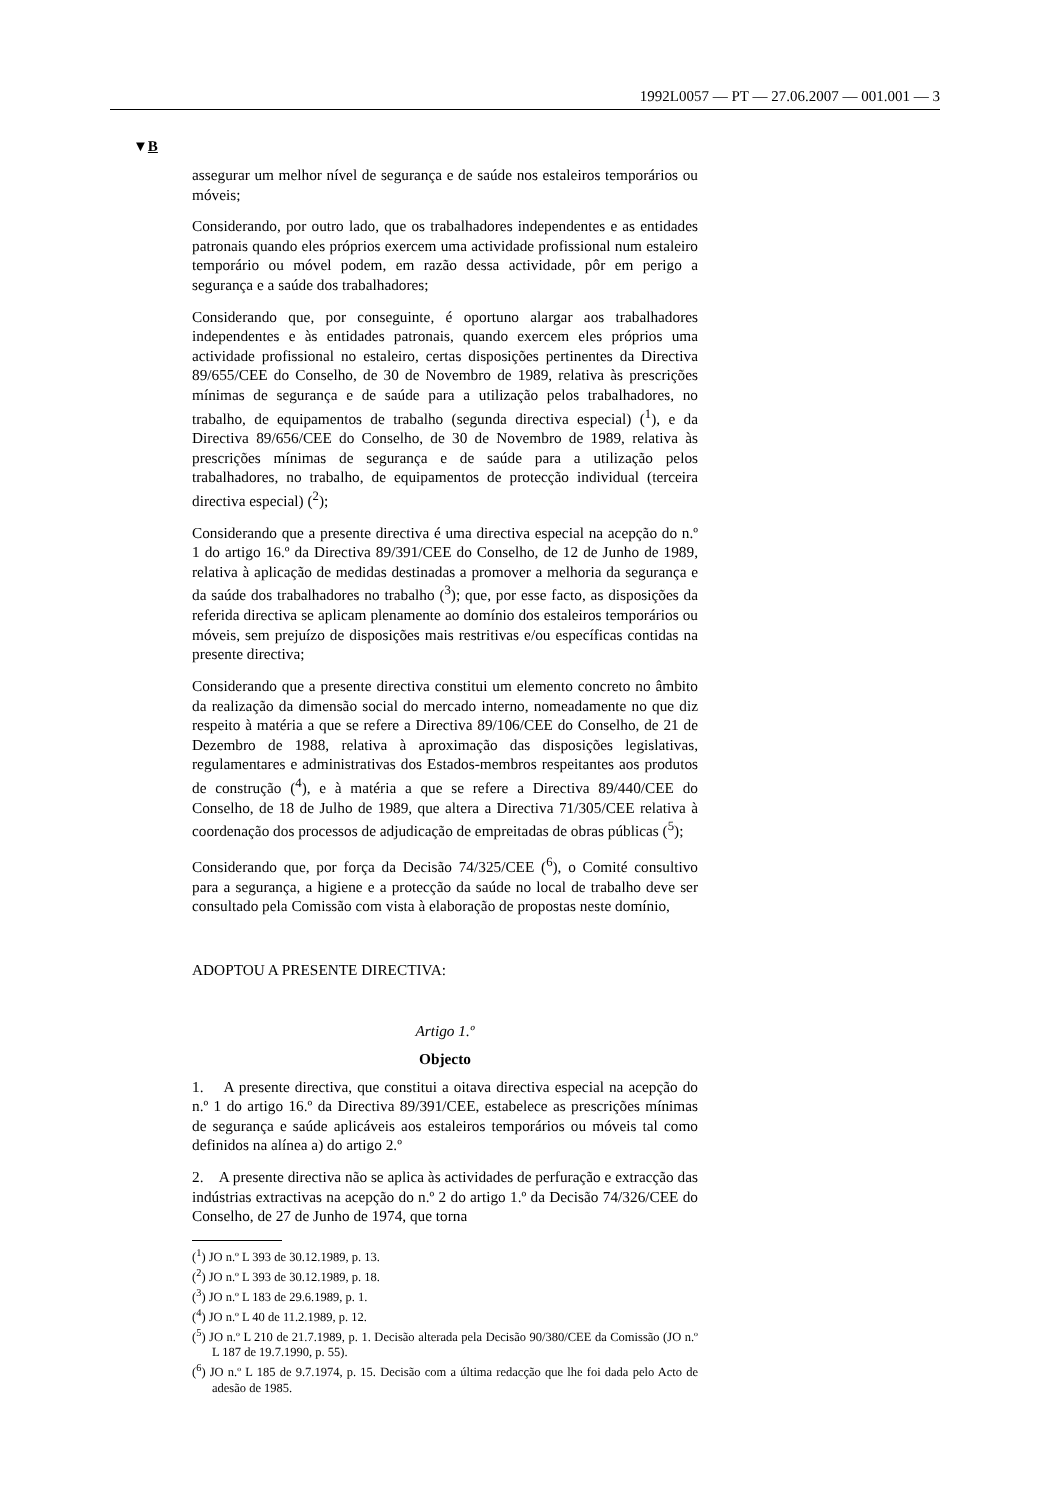1992L0057 — PT — 27.06.2007 — 001.001 — 3
▼B
assegurar um melhor nível de segurança e de saúde nos estaleiros temporários ou móveis;
Considerando, por outro lado, que os trabalhadores independentes e as entidades patronais quando eles próprios exercem uma actividade profissional num estaleiro temporário ou móvel podem, em razão dessa actividade, pôr em perigo a segurança e a saúde dos trabalhadores;
Considerando que, por conseguinte, é oportuno alargar aos trabalhadores independentes e às entidades patronais, quando exercem eles próprios uma actividade profissional no estaleiro, certas disposições pertinentes da Directiva 89/655/CEE do Conselho, de 30 de Novembro de 1989, relativa às prescrições mínimas de segurança e de saúde para a utilização pelos trabalhadores, no trabalho, de equipamentos de trabalho (segunda directiva especial) (<sup>1</sup>), e da Directiva 89/656/CEE do Conselho, de 30 de Novembro de 1989, relativa às prescrições mínimas de segurança e de saúde para a utilização pelos trabalhadores, no trabalho, de equipamentos de protecção individual (terceira directiva especial) (<sup>2</sup>);
Considerando que a presente directiva é uma directiva especial na acepção do n.º 1 do artigo 16.º da Directiva 89/391/CEE do Conselho, de 12 de Junho de 1989, relativa à aplicação de medidas destinadas a promover a melhoria da segurança e da saúde dos trabalhadores no trabalho (<sup>3</sup>); que, por esse facto, as disposições da referida directiva se aplicam plenamente ao domínio dos estaleiros temporários ou móveis, sem prejuízo de disposições mais restritivas e/ou específicas contidas na presente directiva;
Considerando que a presente directiva constitui um elemento concreto no âmbito da realização da dimensão social do mercado interno, nomeadamente no que diz respeito à matéria a que se refere a Directiva 89/106/CEE do Conselho, de 21 de Dezembro de 1988, relativa à aproximação das disposições legislativas, regulamentares e administrativas dos Estados-membros respeitantes aos produtos de construção (<sup>4</sup>), e à matéria a que se refere a Directiva 89/440/CEE do Conselho, de 18 de Julho de 1989, que altera a Directiva 71/305/CEE relativa à coordenação dos processos de adjudicação de empreitadas de obras públicas (<sup>5</sup>);
Considerando que, por força da Decisão 74/325/CEE (<sup>6</sup>), o Comité consultivo para a segurança, a higiene e a protecção da saúde no local de trabalho deve ser consultado pela Comissão com vista à elaboração de propostas neste domínio,
ADOPTOU A PRESENTE DIRECTIVA:
Artigo 1.º
Objecto
1. A presente directiva, que constitui a oitava directiva especial na acepção do n.º 1 do artigo 16.º da Directiva 89/391/CEE, estabelece as prescrições mínimas de segurança e saúde aplicáveis aos estaleiros temporários ou móveis tal como definidos na alínea a) do artigo 2.º
2. A presente directiva não se aplica às actividades de perfuração e extracção das indústrias extractivas na acepção do n.º 2 do artigo 1.º da Decisão 74/326/CEE do Conselho, de 27 de Junho de 1974, que torna
(<sup>1</sup>) JO n.º L 393 de 30.12.1989, p. 13.
(<sup>2</sup>) JO n.º L 393 de 30.12.1989, p. 18.
(<sup>3</sup>) JO n.º L 183 de 29.6.1989, p. 1.
(<sup>4</sup>) JO n.º L 40 de 11.2.1989, p. 12.
(<sup>5</sup>) JO n.º L 210 de 21.7.1989, p. 1. Decisão alterada pela Decisão 90/380/CEE da Comissão (JO n.º L 187 de 19.7.1990, p. 55).
(<sup>6</sup>) JO n.º L 185 de 9.7.1974, p. 15. Decisão com a última redacção que lhe foi dada pelo Acto de adesão de 1985.